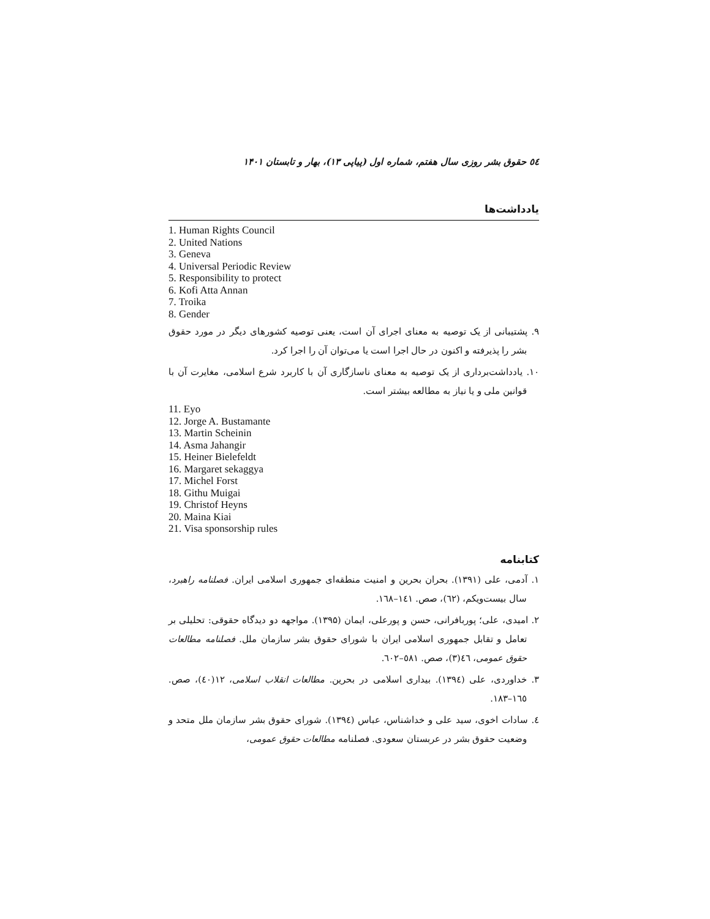٥٤ حقوق بشر روزی سال هفتم، شماره اول (پیاپی ۱۳)، بهار و تابستان ۱۴۰۱
یادداشت‌ها
1. Human Rights Council
2. United Nations
3. Geneva
4. Universal Periodic Review
5. Responsibility to protect
6. Kofi Atta Annan
7. Troika
8. Gender
۹. پشتیبانی از یک توصیه به معنای اجرای آن است، یعنی توصیه کشورهای دیگر در مورد حقوق بشر را پذیرفته و اکنون در حال اجرا است یا می‌توان آن را اجرا کرد.
۱۰. یادداشت‌برداری از یک توصیه به معنای ناسازگاری آن با کاربرد شرع اسلامی، مغایرت آن با قوانین ملی و یا نیاز به مطالعه بیشتر است.
11. Eyo
12. Jorge A. Bustamante
13. Martin Scheinin
14. Asma Jahangir
15. Heiner Bielefeldt
16. Margaret sekaggya
17. Michel Forst
18. Githu Muigai
19. Christof Heyns
20. Maina Kiai
21. Visa sponsorship rules
کتابنامه
۱. آدمی، علی (۱۳۹۱). بحران بحرین و امنیت منطقه‌ای جمهوری اسلامی ایران. فصلنامه راهبرد، سال بیست‌ویکم، (٦۲)، صص. ١٤١–١٦٨.
۲. امیدی، علی؛ پوربافرانی، حسن و پورعلی، ایمان (۱۳۹۵). مواجهه دو دیدگاه حقوقی: تحلیلی بر تعامل و تقابل جمهوری اسلامی ایران با شورای حقوق بشر سازمان ملل. فصلنامه مطالعات حقوق عمومی، ٤٦(۳)، صص. ٥٨١–٦٠٢.
۳. خداوردی، علی (۱۳۹٤). بیداری اسلامی در بحرین. مطالعات انقلاب اسلامی، ۱۲(٤٠)، صص. ١٦٥–١٨٣.
٤. سادات اخوی، سید علی و خداشناس، عباس (۱۳۹٤). شورای حقوق بشر سازمان ملل متحد و وضعیت حقوق بشر در عربستان سعودی. فصلنامه مطالعات حقوق عمومی،